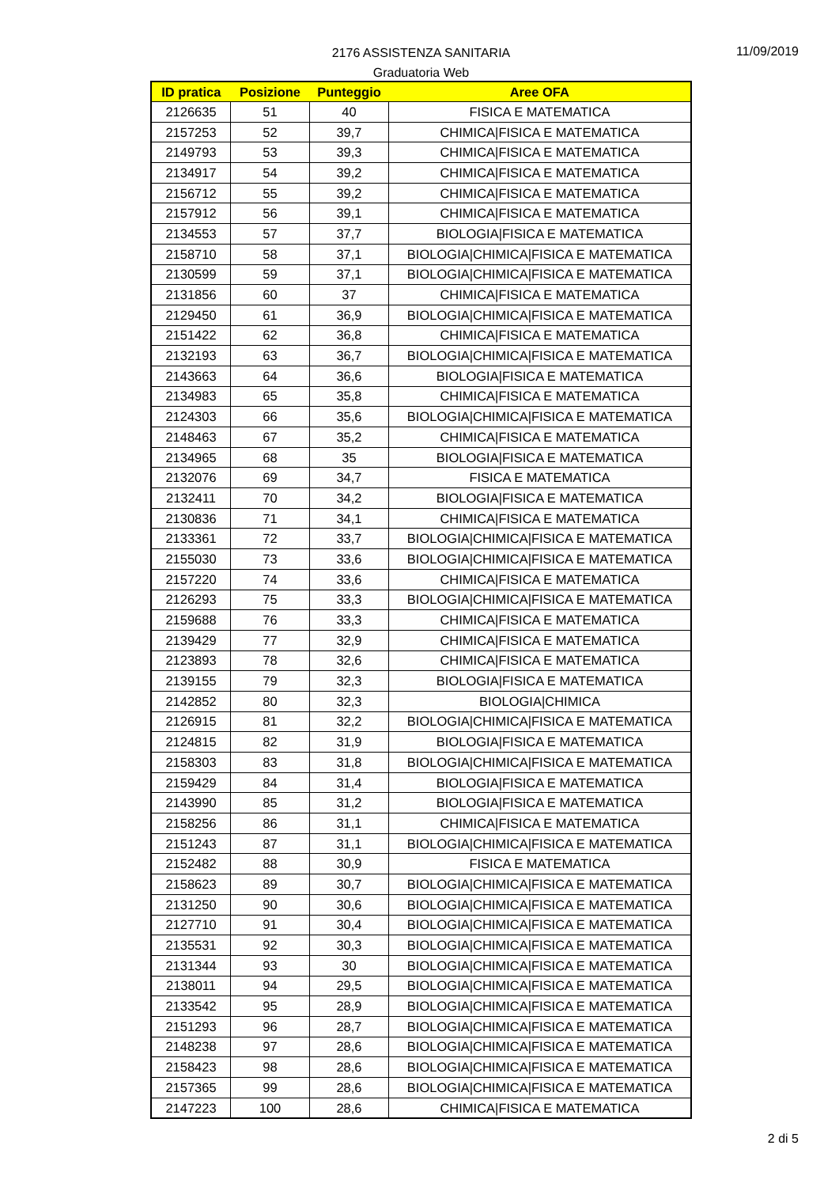2176 ASSISTENZA SANITARIA
Graduatoria Web
11/09/2019
| ID pratica | Posizione | Punteggio | Aree OFA |
| --- | --- | --- | --- |
| 2126635 | 51 | 40 | FISICA E MATEMATICA |
| 2157253 | 52 | 39,7 | CHIMICA/FISICA E MATEMATICA |
| 2149793 | 53 | 39,3 | CHIMICA/FISICA E MATEMATICA |
| 2134917 | 54 | 39,2 | CHIMICA/FISICA E MATEMATICA |
| 2156712 | 55 | 39,2 | CHIMICA/FISICA E MATEMATICA |
| 2157912 | 56 | 39,1 | CHIMICA/FISICA E MATEMATICA |
| 2134553 | 57 | 37,7 | BIOLOGIA/FISICA E MATEMATICA |
| 2158710 | 58 | 37,1 | BIOLOGIA/CHIMICA/FISICA E MATEMATICA |
| 2130599 | 59 | 37,1 | BIOLOGIA/CHIMICA/FISICA E MATEMATICA |
| 2131856 | 60 | 37 | CHIMICA/FISICA E MATEMATICA |
| 2129450 | 61 | 36,9 | BIOLOGIA/CHIMICA/FISICA E MATEMATICA |
| 2151422 | 62 | 36,8 | CHIMICA/FISICA E MATEMATICA |
| 2132193 | 63 | 36,7 | BIOLOGIA/CHIMICA/FISICA E MATEMATICA |
| 2143663 | 64 | 36,6 | BIOLOGIA/FISICA E MATEMATICA |
| 2134983 | 65 | 35,8 | CHIMICA/FISICA E MATEMATICA |
| 2124303 | 66 | 35,6 | BIOLOGIA/CHIMICA/FISICA E MATEMATICA |
| 2148463 | 67 | 35,2 | CHIMICA/FISICA E MATEMATICA |
| 2134965 | 68 | 35 | BIOLOGIA/FISICA E MATEMATICA |
| 2132076 | 69 | 34,7 | FISICA E MATEMATICA |
| 2132411 | 70 | 34,2 | BIOLOGIA/FISICA E MATEMATICA |
| 2130836 | 71 | 34,1 | CHIMICA/FISICA E MATEMATICA |
| 2133361 | 72 | 33,7 | BIOLOGIA/CHIMICA/FISICA E MATEMATICA |
| 2155030 | 73 | 33,6 | BIOLOGIA/CHIMICA/FISICA E MATEMATICA |
| 2157220 | 74 | 33,6 | CHIMICA/FISICA E MATEMATICA |
| 2126293 | 75 | 33,3 | BIOLOGIA/CHIMICA/FISICA E MATEMATICA |
| 2159688 | 76 | 33,3 | CHIMICA/FISICA E MATEMATICA |
| 2139429 | 77 | 32,9 | CHIMICA/FISICA E MATEMATICA |
| 2123893 | 78 | 32,6 | CHIMICA/FISICA E MATEMATICA |
| 2139155 | 79 | 32,3 | BIOLOGIA/FISICA E MATEMATICA |
| 2142852 | 80 | 32,3 | BIOLOGIA/CHIMICA |
| 2126915 | 81 | 32,2 | BIOLOGIA/CHIMICA/FISICA E MATEMATICA |
| 2124815 | 82 | 31,9 | BIOLOGIA/FISICA E MATEMATICA |
| 2158303 | 83 | 31,8 | BIOLOGIA/CHIMICA/FISICA E MATEMATICA |
| 2159429 | 84 | 31,4 | BIOLOGIA/FISICA E MATEMATICA |
| 2143990 | 85 | 31,2 | BIOLOGIA/FISICA E MATEMATICA |
| 2158256 | 86 | 31,1 | CHIMICA/FISICA E MATEMATICA |
| 2151243 | 87 | 31,1 | BIOLOGIA/CHIMICA/FISICA E MATEMATICA |
| 2152482 | 88 | 30,9 | FISICA E MATEMATICA |
| 2158623 | 89 | 30,7 | BIOLOGIA/CHIMICA/FISICA E MATEMATICA |
| 2131250 | 90 | 30,6 | BIOLOGIA/CHIMICA/FISICA E MATEMATICA |
| 2127710 | 91 | 30,4 | BIOLOGIA/CHIMICA/FISICA E MATEMATICA |
| 2135531 | 92 | 30,3 | BIOLOGIA/CHIMICA/FISICA E MATEMATICA |
| 2131344 | 93 | 30 | BIOLOGIA/CHIMICA/FISICA E MATEMATICA |
| 2138011 | 94 | 29,5 | BIOLOGIA/CHIMICA/FISICA E MATEMATICA |
| 2133542 | 95 | 28,9 | BIOLOGIA/CHIMICA/FISICA E MATEMATICA |
| 2151293 | 96 | 28,7 | BIOLOGIA/CHIMICA/FISICA E MATEMATICA |
| 2148238 | 97 | 28,6 | BIOLOGIA/CHIMICA/FISICA E MATEMATICA |
| 2158423 | 98 | 28,6 | BIOLOGIA/CHIMICA/FISICA E MATEMATICA |
| 2157365 | 99 | 28,6 | BIOLOGIA/CHIMICA/FISICA E MATEMATICA |
| 2147223 | 100 | 28,6 | CHIMICA/FISICA E MATEMATICA |
2 di 5